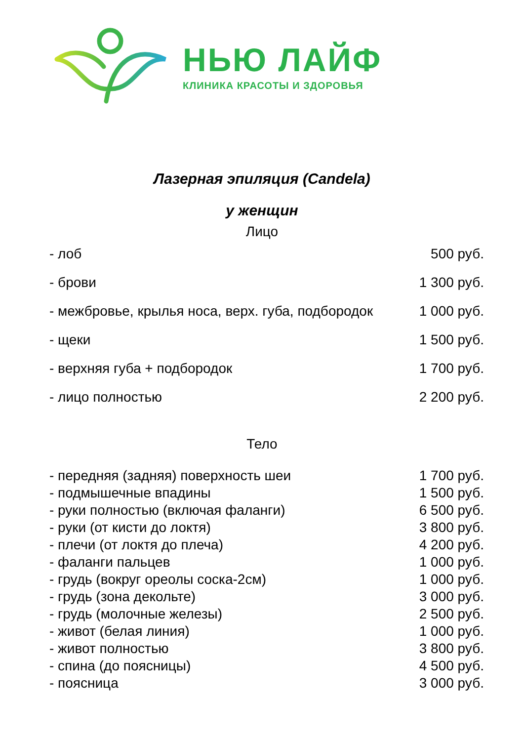НЬЮ ЛАЙФ
КЛИНИКА КРАСОТЫ И ЗДОРОВЬЯ
Лазерная эпиляция (Candela)
у женщин
Лицо
| - лоб | 500 руб. |
| - брови | 1 300 руб. |
| - межбровье, крылья носа, верх. губа, подбородок | 1 000 руб. |
| - щеки | 1 500 руб. |
| - верхняя губа + подбородок | 1 700 руб. |
| - лицо полностью | 2 200 руб. |
Тело
| - передняя (задняя) поверхность шеи | 1 700 руб. |
| - подмышечные впадины | 1 500 руб. |
| - руки полностью (включая фаланги) | 6 500 руб. |
| - руки (от кисти до локтя) | 3 800 руб. |
| - плечи (от локтя до плеча) | 4 200 руб. |
| - фаланги пальцев | 1 000 руб. |
| - грудь (вокруг ореолы соска-2см) | 1 000 руб. |
| - грудь (зона декольте) | 3 000 руб. |
| - грудь (молочные железы) | 2 500 руб. |
| - живот (белая линия) | 1 000 руб. |
| - живот полностью | 3 800 руб. |
| - спина (до поясницы) | 4 500 руб. |
| - поясница | 3 000 руб. |